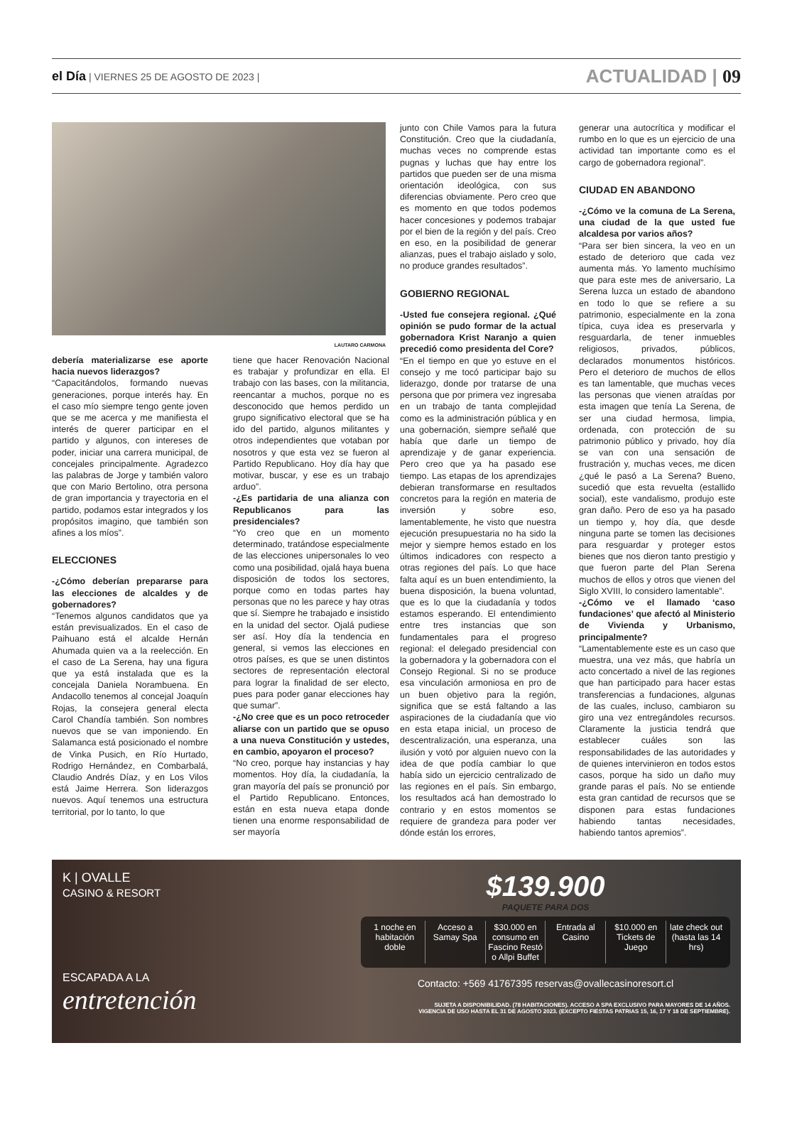el Día | VIERNES 25 DE AGOSTO DE 2023 |
ACTUALIDAD | 09
LAUTARO CARMONA
debería materializarse ese aporte hacia nuevos liderazgos?
“Capacitándolos, formando nuevas generaciones, porque interés hay. En el caso mío siempre tengo gente joven que se me acerca y me manifiesta el interés de querer participar en el partido y algunos, con intereses de poder, iniciar una carrera municipal, de concejales principalmente. Agradezco las palabras de Jorge y también valoro que con Mario Bertolino, otra persona de gran importancia y trayectoria en el partido, podamos estar integrados y los propósitos imagino, que también son afines a los míos”.
ELECCIONES
-¿Cómo deberían prepararse para las elecciones de alcaldes y de gobernadores?
“Tenemos algunos candidatos que ya están previsualizados. En el caso de Paihuano está el alcalde Hernán Ahumada quien va a la reelección. En el caso de La Serena, hay una figura que ya está instalada que es la concejala Daniela Norambuena. En Andacollo tenemos al concejal Joaquín Rojas, la consejera general electa Carol Chandía también. Son nombres nuevos que se van imponiendo. En Salamanca está posicionado el nombre de Vinka Pusich, en Río Hurtado, Rodrigo Hernández, en Combarbalá, Claudio Andrés Díaz, y en Los Vilos está Jaime Herrera. Son liderazgos nuevos. Aquí tenemos una estructura territorial, por lo tanto, lo que
tiene que hacer Renovación Nacional es trabajar y profundizar en ella. El trabajo con las bases, con la militancia, reencantar a muchos, porque no es desconocido que hemos perdido un grupo significativo electoral que se ha ido del partido, algunos militantes y otros independientes que votaban por nosotros y que esta vez se fueron al Partido Republicano. Hoy día hay que motivar, buscar, y ese es un trabajo arduo”.
-¿Es partidaria de una alianza con Republicanos para las presidenciales?
“Yo creo que en un momento determinado, tratándose especialmente de las elecciones unipersonales lo veo como una posibilidad, ojalá haya buena disposición de todos los sectores, porque como en todas partes hay personas que no les parece y hay otras que sí. Siempre he trabajado e insistido en la unidad del sector. Ojalá pudiese ser así. Hoy día la tendencia en general, si vemos las elecciones en otros países, es que se unen distintos sectores de representación electoral para lograr la finalidad de ser electo, pues para poder ganar elecciones hay que sumar”.
-¿No cree que es un poco retroceder aliarse con un partido que se opuso a una nueva Constitución y ustedes, en cambio, apoyaron el proceso?
“No creo, porque hay instancias y hay momentos. Hoy día, la ciudadanía, la gran mayoría del país se pronunció por el Partido Republicano. Entonces, están en esta nueva etapa donde tienen una enorme responsabilidad de ser mayoría
junto con Chile Vamos para la futura Constitución. Creo que la ciudadanía, muchas veces no comprende estas pugnas y luchas que hay entre los partidos que pueden ser de una misma orientación ideológica, con sus diferencias obviamente. Pero creo que es momento en que todos podemos hacer concesiones y podemos trabajar por el bien de la región y del país. Creo en eso, en la posibilidad de generar alianzas, pues el trabajo aislado y solo, no produce grandes resultados”.
GOBIERNO REGIONAL
-Usted fue consejera regional. ¿Qué opinión se pudo formar de la actual gobernadora Krist Naranjo a quien precedió como presidenta del Core?
“En el tiempo en que yo estuve en el consejo y me tocó participar bajo su liderazgo, donde por tratarse de una persona que por primera vez ingresaba en un trabajo de tanta complejidad como es la administración pública y en una gobernación, siempre señalé que había que darle un tiempo de aprendizaje y de ganar experiencia. Pero creo que ya ha pasado ese tiempo. Las etapas de los aprendizajes debieran transformarse en resultados concretos para la región en materia de inversión y sobre eso, lamentablemente, he visto que nuestra ejecución presupuestaria no ha sido la mejor y siempre hemos estado en los últimos indicadores con respecto a otras regiones del país. Lo que hace falta aquí es un buen entendimiento, la buena disposición, la buena voluntad, que es lo que la ciudadanía y todos estamos esperando. El entendimiento entre tres instancias que son fundamentales para el progreso regional: el delegado presidencial con la gobernadora y la gobernadora con el Consejo Regional. Si no se produce esa vinculación armoniosa en pro de un buen objetivo para la región, significa que se está faltando a las aspiraciones de la ciudadanía que vio en esta etapa inicial, un proceso de descentralización, una esperanza, una ilusión y votó por alguien nuevo con la idea de que podía cambiar lo que había sido un ejercicio centralizado de las regiones en el país. Sin embargo, los resultados acá han demostrado lo contrario y en estos momentos se requiere de grandeza para poder ver dónde están los errores,
generar una autocrítica y modificar el rumbo en lo que es un ejercicio de una actividad tan importante como es el cargo de gobernadora regional”.
CIUDAD EN ABANDONO
-¿Cómo ve la comuna de La Serena, una ciudad de la que usted fue alcaldesa por varios años?
“Para ser bien sincera, la veo en un estado de deterioro que cada vez aumenta más. Yo lamento muchísimo que para este mes de aniversario, La Serena luzca un estado de abandono en todo lo que se refiere a su patrimonio, especialmente en la zona típica, cuya idea es preservarla y resguardarla, de tener inmuebles religiosos, privados, públicos, declarados monumentos históricos. Pero el deterioro de muchos de ellos es tan lamentable, que muchas veces las personas que vienen atraídas por esta imagen que tenía La Serena, de ser una ciudad hermosa, limpia, ordenada, con protección de su patrimonio público y privado, hoy día se van con una sensación de frustración y, muchas veces, me dicen ¿qué le pasó a La Serena? Bueno, sucedió que esta revuelta (estallido social), este vandalismo, produjo este gran daño. Pero de eso ya ha pasado un tiempo y, hoy día, que desde ninguna parte se tomen las decisiones para resguardar y proteger estos bienes que nos dieron tanto prestigio y que fueron parte del Plan Serena muchos de ellos y otros que vienen del Siglo XVIII, lo considero lamentable”.
-¿Cómo ve el llamado ‘caso fundaciones’ que afectó al Ministerio de Vivienda y Urbanismo, principalmente?
“Lamentablemente este es un caso que muestra, una vez más, que habría un acto concertado a nivel de las regiones que han participado para hacer estas transferencias a fundaciones, algunas de las cuales, incluso, cambiaron su giro una vez entregándoles recursos. Claramente la justicia tendrá que establecer cuáles son las responsabilidades de las autoridades y de quienes intervinieron en todos estos casos, porque ha sido un daño muy grande paras el país. No se entiende esta gran cantidad de recursos que se disponen para estas fundaciones habiendo tantas necesidades, habiendo tantos apremios”.
K | OVALLE
CASINO & RESORT
ESCAPADA A LA
entretención
$139.900
PAQUETE PARA DOS
1 noche en habitación doble Acceso a Samay Spa $30.000 en consumo en Fascino Restó o Allpi Buffet
Entrada al Casino $10.000 en Tickets de Juego late check out (hasta las 14 hrs)
Contacto: +569 41767395 reservas@ovallecasinoresort.cl
SUJETA A DISPONIBILIDAD. (78 HABITACIONES). ACCESO A SPA EXCLUSIVO PARA MAYORES DE 14 AÑOS.
VIGENCIA DE USO HASTA EL 31 DE AGOSTO 2023. (EXCEPTO FIESTAS PATRIAS 15, 16, 17 Y 18 DE SEPTIEMBRE).